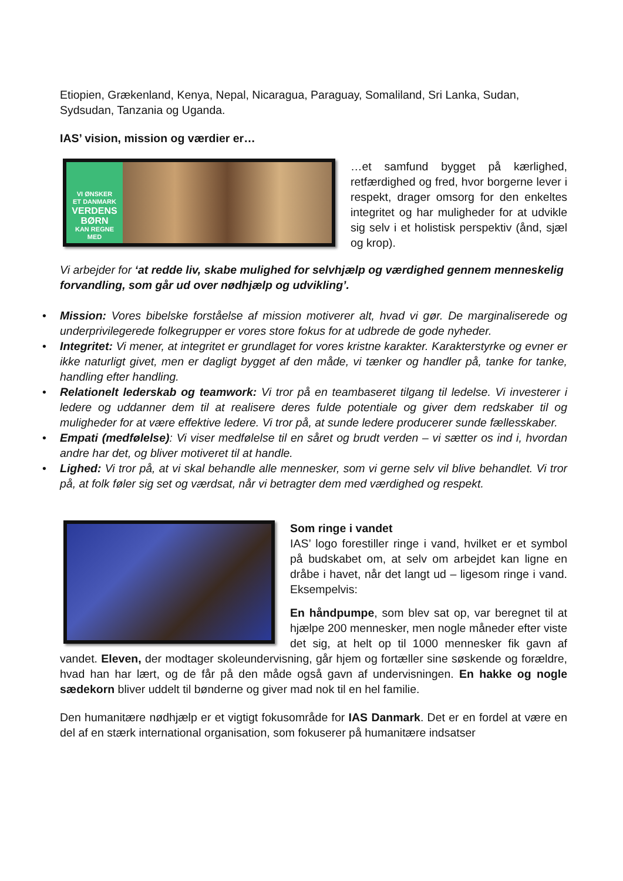Etiopien, Grækenland, Kenya, Nepal, Nicaragua, Paraguay, Somaliland, Sri Lanka, Sudan, Sydsudan, Tanzania og Uganda.
IAS’ vision, mission og værdier er…
VI ØNSKER
ET DANMARK
VERDENS
BØRN
KAN REGNE
MED
…et samfund bygget på kærlighed, retfærdighed og fred, hvor borgerne lever i respekt, drager omsorg for den enkeltes integritet og har muligheder for at udvikle sig selv i et holistisk perspektiv (ånd, sjæl og krop).
Vi arbejder for ‘at redde liv, skabe mulighed for selvhjælp og værdighed gennem menneskelig forvandling, som går ud over nødhjælp og udvikling’.
• Mission: Vores bibelske forståelse af mission motiverer alt, hvad vi gør. De marginaliserede og underprivilegerede folkegrupper er vores store fokus for at udbrede de gode nyheder.
• Integritet: Vi mener, at integritet er grundlaget for vores kristne karakter. Karakterstyrke og evner er ikke naturligt givet, men er dagligt bygget af den måde, vi tænker og handler på, tanke for tanke, handling efter handling.
• Relationelt lederskab og teamwork: Vi tror på en teambaseret tilgang til ledelse. Vi investerer i ledere og uddanner dem til at realisere deres fulde potentiale og giver dem redskaber til og muligheder for at være effektive ledere. Vi tror på, at sunde ledere producerer sunde fællesskaber.
• Empati (medfølelse): Vi viser medfølelse til en såret og brudt verden – vi sætter os ind i, hvordan andre har det, og bliver motiveret til at handle.
• Lighed: Vi tror på, at vi skal behandle alle mennesker, som vi gerne selv vil blive behandlet. Vi tror på, at folk føler sig set og værdsat, når vi betragter dem med værdighed og respekt.
Som ringe i vandet
IAS’ logo forestiller ringe i vand, hvilket er et symbol på budskabet om, at selv om arbejdet kan ligne en dråbe i havet, når det langt ud – ligesom ringe i vand. Eksempelvis:
En håndpumpe, som blev sat op, var beregnet til at hjælpe 200 mennesker, men nogle måneder efter viste det sig, at helt op til 1000 mennesker fik gavn af vandet. Eleven, der modtager skoleundervisning, går hjem og fortæller sine søskende og forældre, hvad han har lært, og de får på den måde også gavn af undervisningen. En hakke og nogle sædekorn bliver uddelt til bønderne og giver mad nok til en hel familie.
Den humanitære nødhjælp er et vigtigt fokusområde for IAS Danmark. Det er en fordel at være en del af en stærk international organisation, som fokuserer på humanitære indsatser